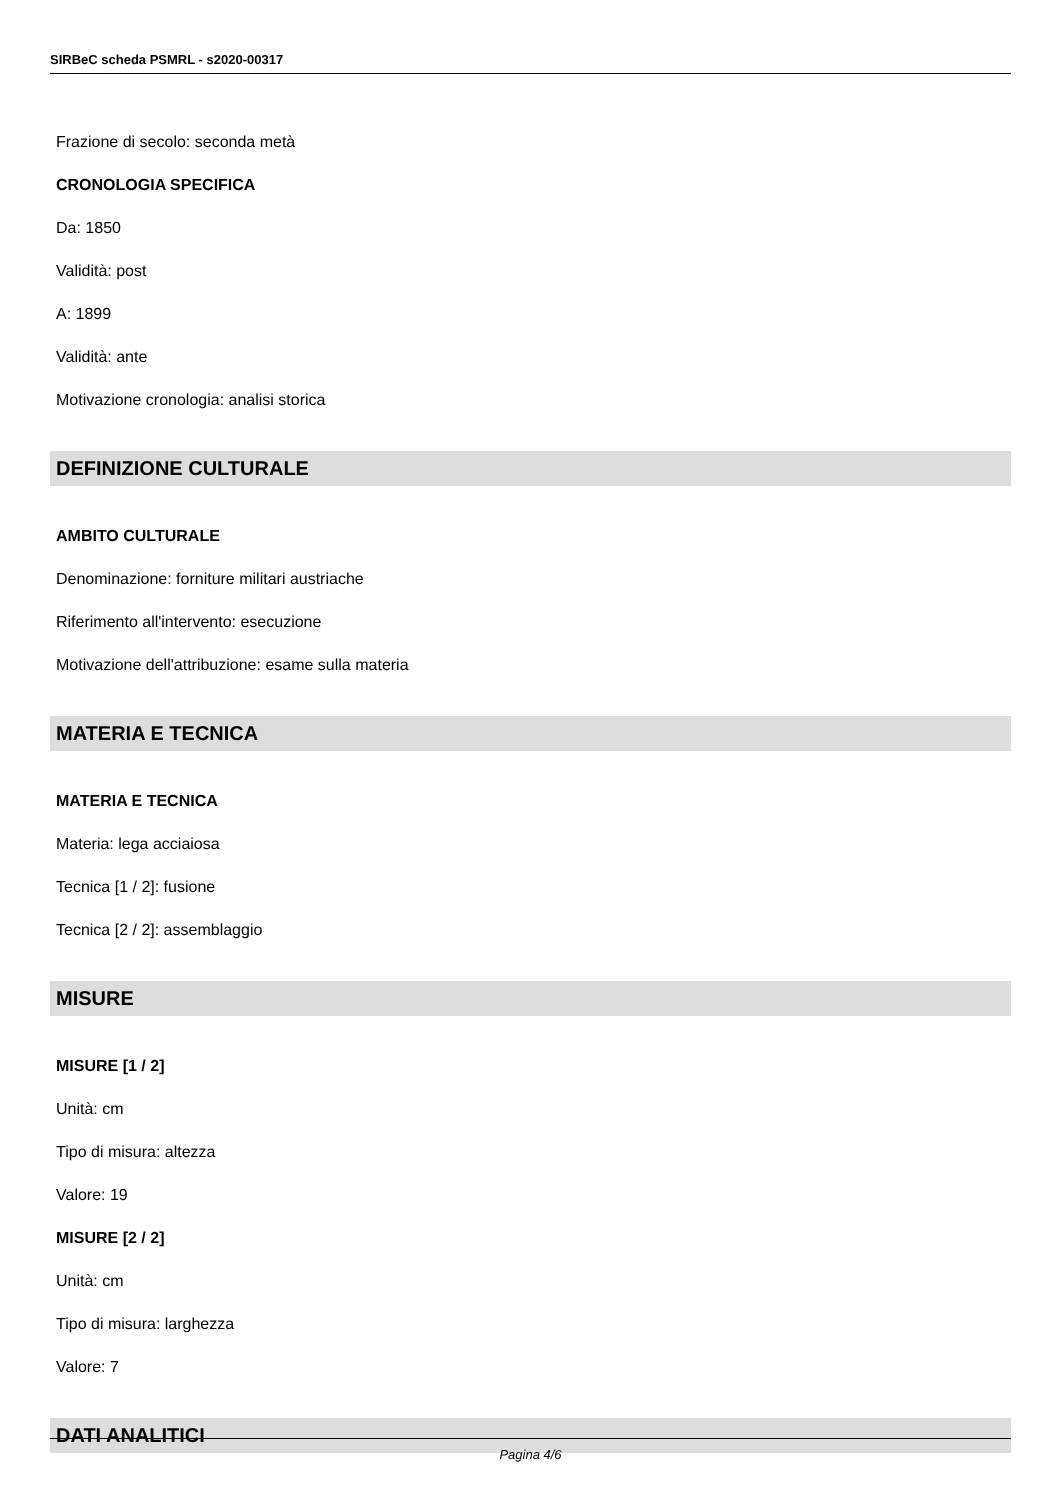SIRBeC scheda PSMRL - s2020-00317
Frazione di secolo: seconda metà
CRONOLOGIA SPECIFICA
Da: 1850
Validità: post
A: 1899
Validità: ante
Motivazione cronologia: analisi storica
DEFINIZIONE CULTURALE
AMBITO CULTURALE
Denominazione: forniture militari austriache
Riferimento all'intervento: esecuzione
Motivazione dell'attribuzione: esame sulla materia
MATERIA E TECNICA
MATERIA E TECNICA
Materia: lega acciaiosa
Tecnica [1 / 2]: fusione
Tecnica [2 / 2]: assemblaggio
MISURE
MISURE [1 / 2]
Unità: cm
Tipo di misura: altezza
Valore: 19
MISURE [2 / 2]
Unità: cm
Tipo di misura: larghezza
Valore: 7
DATI ANALITICI
Pagina 4/6